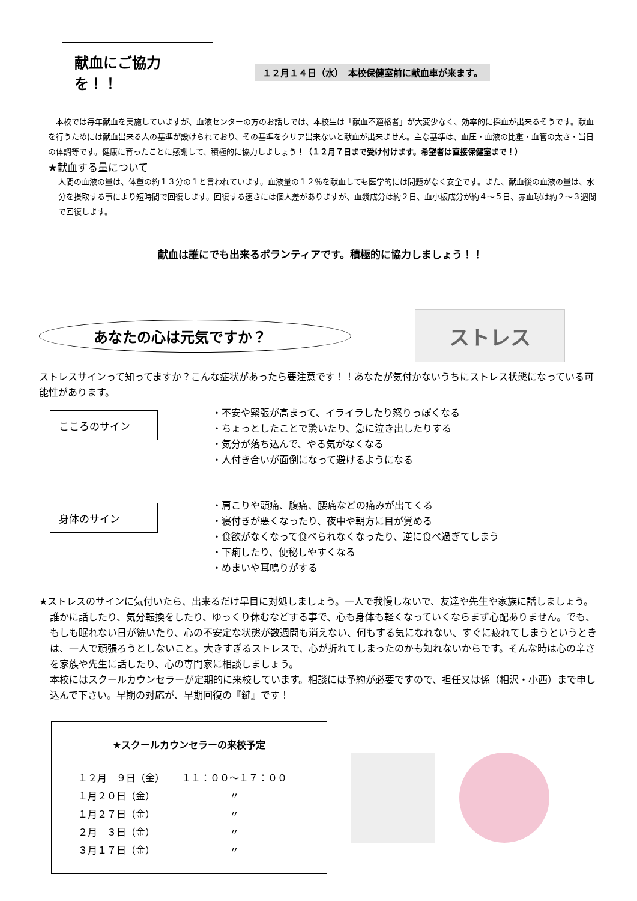献血にご協力を！！
１２月１４日（水）　本校保健室前に献血車が来ます。
本校では毎年献血を実施していますが、血液センターの方のお話しでは、本校生は「献血不適格者」が大変少なく、効率的に採血が出来るそうです。献血を行うためには献血出来る人の基準が設けられており、その基準をクリア出来ないと献血が出来ません。主な基準は、血圧・血液の比重・血管の太さ・当日の体調等です。健康に育ったことに感謝して、積極的に協力しましょう！（１２月７日まで受け付けます。希望者は直接保健室まで！）
★献血する量について
人間の血液の量は、体重の約１３分の１と言われています。血液量の１２％を献血しても医学的には問題がなく安全です。また、献血後の血液の量は、水分を摂取する事により短時間で回復します。回復する速さには個人差がありますが、血漿成分は約２日、血小板成分が約４～５日、赤血球は約２～３週間で回復します。
献血は誰にでも出来るボランティアです。積極的に協力しましょう！！
あなたの心は元気ですか？
ストレス
ストレスサインって知ってますか？こんな症状があったら要注意です！！あなたが気付かないうちにストレス状態になっている可能性があります。
こころのサイン
・不安や緊張が高まって、イライラしたり怒りっぽくなる
・ちょっとしたことで驚いたり、急に泣き出したりする
・気分が落ち込んで、やる気がなくなる
・人付き合いが面倒になって避けるようになる
身体のサイン
・肩こりや頭痛、腹痛、腰痛などの痛みが出てくる
・寝付きが悪くなったり、夜中や朝方に目が覚める
・食欲がなくなって食べられなくなったり、逆に食べ過ぎてしまう
・下痢したり、便秘しやすくなる
・めまいや耳鳴りがする
★ストレスのサインに気付いたら、出来るだけ早目に対処しましょう。一人で我慢しないで、友達や先生や家族に話しましょう。誰かに話したり、気分転換をしたり、ゆっくり休むなどする事で、心も身体も軽くなっていくならまず心配ありません。でも、もしも眠れない日が続いたり、心の不安定な状態が数週間も消えない、何もする気になれない、すぐに疲れてしまうというときは、一人で頑張ろうとしないこと。大きすぎるストレスで、心が折れてしまったのかも知れないからです。そんな時は心の辛さを家族や先生に話したり、心の専門家に相談しましょう。
本校にはスクールカウンセラーが定期的に来校しています。相談には予約が必要ですので、担任又は係（相沢・小西）まで申し込んで下さい。早期の対応が、早期回復の『鍵』です！
★スクールカウンセラーの来校予定
| １２月 ９日（金） | １１：００～１７：００ |
| １月２０日（金） | 〃 |
| １月２７日（金） | 〃 |
| ２月 ３日（金） | 〃 |
| ３月１７日（金） | 〃 |